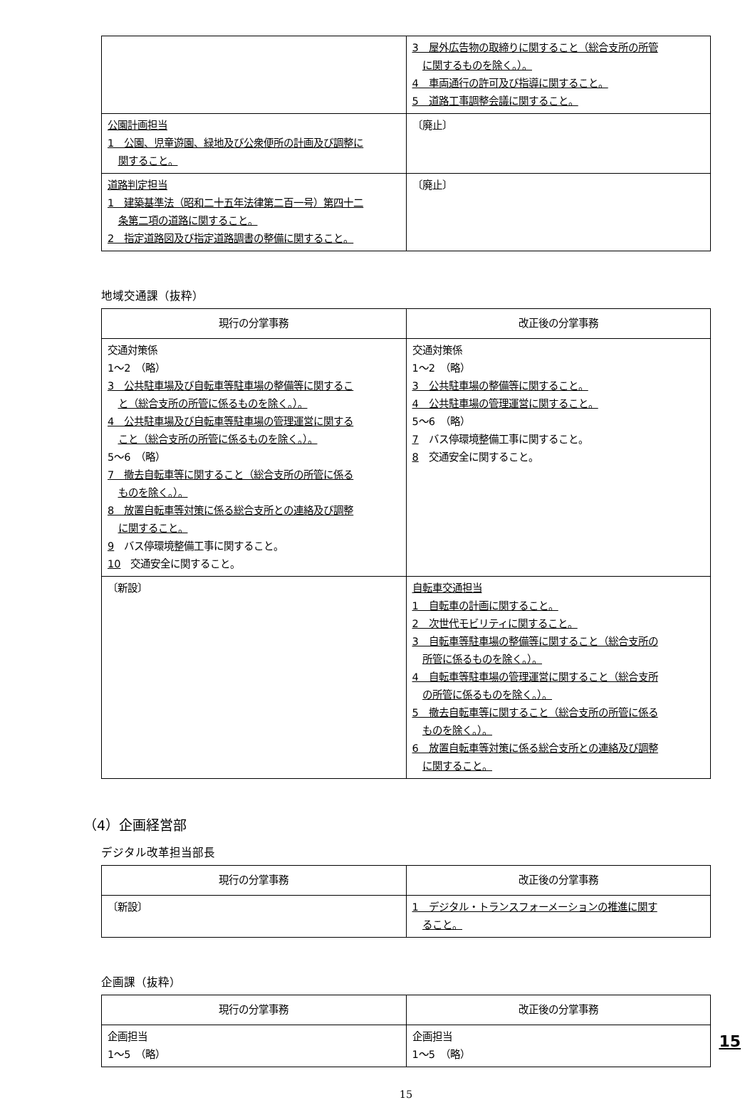| | 3 屋外広告物の取締りに関すること（総合支所の所管 に関するものを除く。）。 4 車両通行の許可及び指導に関すること。 5 道路工事調整会議に関すること。 |
| 公園計画担当 1 公園、児童遊園、緑地及び公衆便所の計画及び調整に 関すること。 | 〔廃止〕 |
| 道路判定担当 1 建築基準法（昭和二十五年法律第二百一号）第四十二 条第二項の道路に関すること。 2 指定道路図及び指定道路調書の整備に関すること。 | 〔廃止〕 |
地域交通課（抜粋）
| 現行の分掌事務 | 改正後の分掌事務 |
| --- | --- |
| 交通対策係 1～2 （略） 3 公共駐車場及び自転車等駐車場の整備等に関するこ と（総合支所の所管に係るものを除く。）。 4 公共駐車場及び自転車等駐車場の管理運営に関する こと（総合支所の所管に係るものを除く。）。 5～6 （略） 7 撤去自転車等に関すること（総合支所の所管に係る ものを除く。）。 8 放置自転車等対策に係る総合支所との連絡及び調整 に関すること。 9 バス停環境整備工事に関すること。 10 交通安全に関すること。 | 交通対策係 1～2 （略） 3 公共駐車場の整備等に関すること。 4 公共駐車場の管理運営に関すること。 5～6 （略） 7 バス停環境整備工事に関すること。 8 交通安全に関すること。 |
| 〔新設〕 | 自転車交通担当 1 自転車の計画に関すること。 2 次世代モビリティに関すること。 3 自転車等駐車場の整備等に関すること（総合支所の 所管に係るものを除く。）。 4 自転車等駐車場の管理運営に関すること（総合支所 の所管に係るものを除く。）。 5 撤去自転車等に関すること（総合支所の所管に係る ものを除く。）。 6 放置自転車等対策に係る総合支所との連絡及び調整 に関すること。 |
（4）企画経営部
デジタル改革担当部長
| 現行の分掌事務 | 改正後の分掌事務 |
| --- | --- |
| 〔新設〕 | 1 デジタル・トランスフォーメーションの推進に関す ること。 |
企画課（抜粋）
| 現行の分掌事務 | 改正後の分掌事務 |
| --- | --- |
| 企画担当 1～5 （略） | 企画担当 1～5 （略） |
15
15